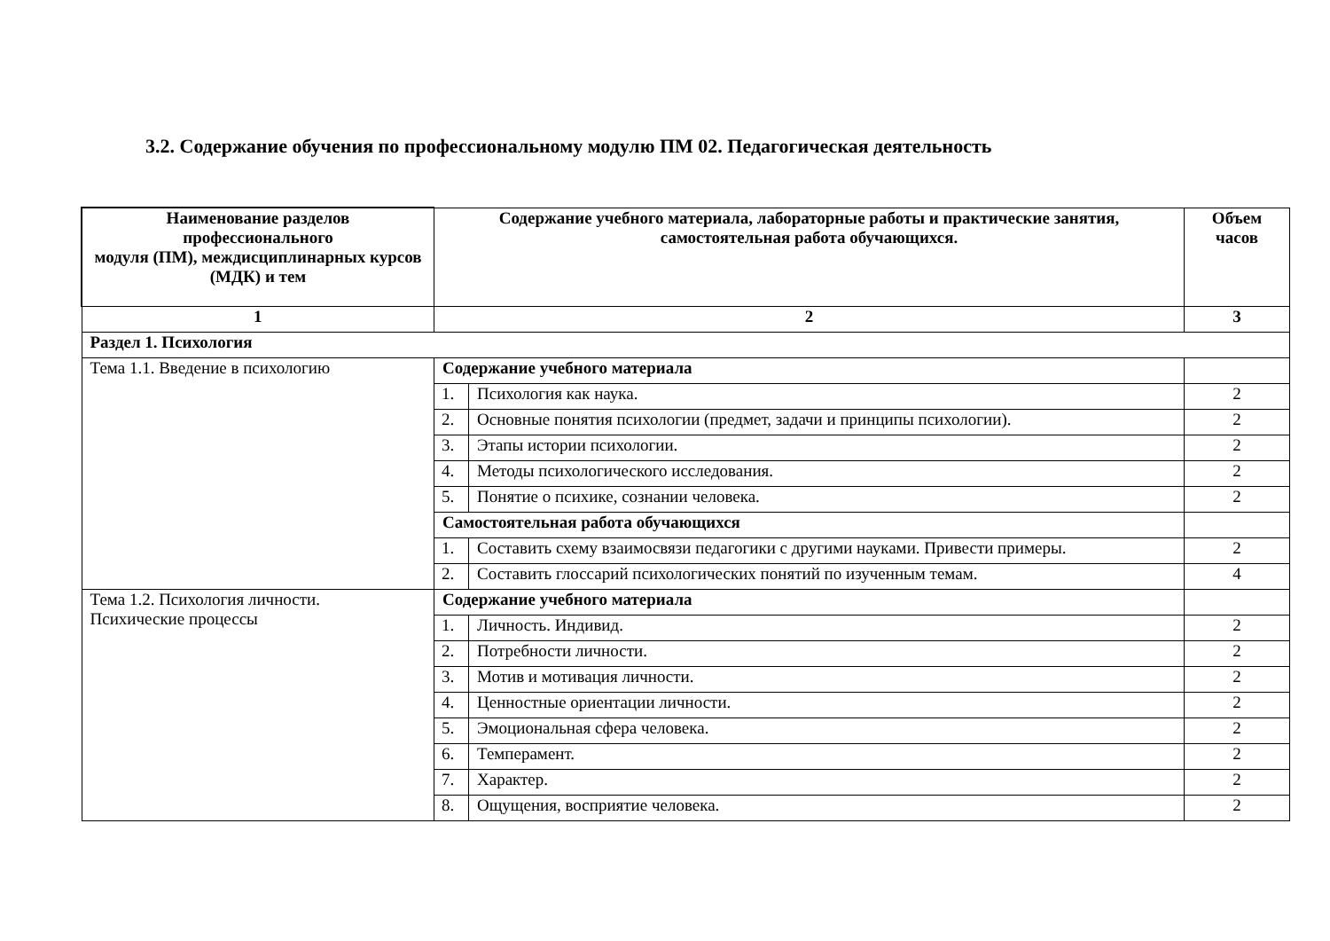3.2. Содержание обучения по профессиональному модулю ПМ 02. Педагогическая деятельность
| Наименование разделов профессионального модуля (ПМ), междисциплинарных курсов (МДК) и тем | Содержание учебного материала, лабораторные работы и практические занятия, самостоятельная работа обучающихся. | | Объем часов |
| --- | --- | --- | --- |
| 1 | 2 | | 3 |
| Раздел 1. Психология | | | |
| Тема 1.1. Введение в психологию | Содержание учебного материала | | |
| | 1. | Психология как наука. | 2 |
| | 2. | Основные понятия психологии (предмет, задачи и принципы психологии). | 2 |
| | 3. | Этапы истории психологии. | 2 |
| | 4. | Методы психологического исследования. | 2 |
| | 5. | Понятие о психике, сознании человека. | 2 |
| | Самостоятельная работа обучающихся | | |
| | 1. | Составить схему взаимосвязи педагогики с другими науками. Привести примеры. | 2 |
| | 2. | Составить глоссарий психологических понятий по изученным темам. | 4 |
| Тема 1.2. Психология личности. Психические процессы | Содержание учебного материала | | |
| | 1. | Личность. Индивид. | 2 |
| | 2. | Потребности личности. | 2 |
| | 3. | Мотив и мотивация личности. | 2 |
| | 4. | Ценностные ориентации личности. | 2 |
| | 5. | Эмоциональная сфера человека. | 2 |
| | 6. | Темперамент. | 2 |
| | 7. | Характер. | 2 |
| | 8. | Ощущения, восприятие человека. | 2 |